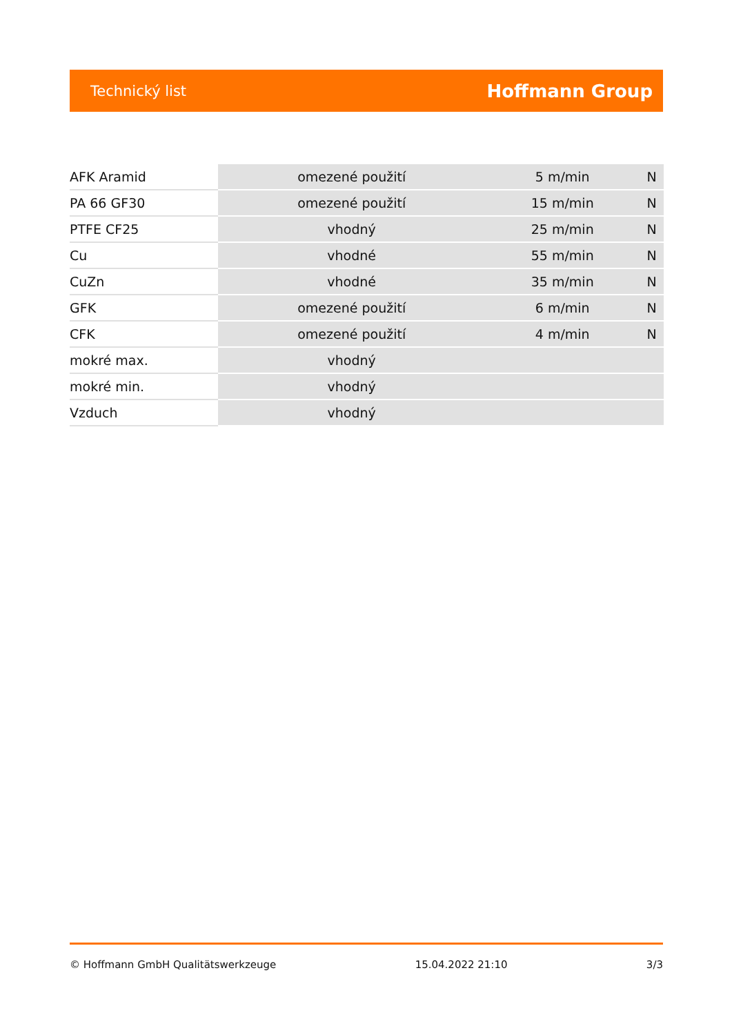Technický list Hoffmann Group
| AFK Aramid | omezené použití | 5 m/min | N |
| PA 66 GF30 | omezené použití | 15 m/min | N |
| PTFE CF25 | vhodný | 25 m/min | N |
| Cu | vhodné | 55 m/min | N |
| CuZn | vhodné | 35 m/min | N |
| GFK | omezené použití | 6 m/min | N |
| CFK | omezené použití | 4 m/min | N |
| mokré max. | vhodný | | |
| mokré min. | vhodný | | |
| Vzduch | vhodný | | |
© Hoffmann GmbH Qualitätswerkzeuge 15.04.2022 21:10 3/3